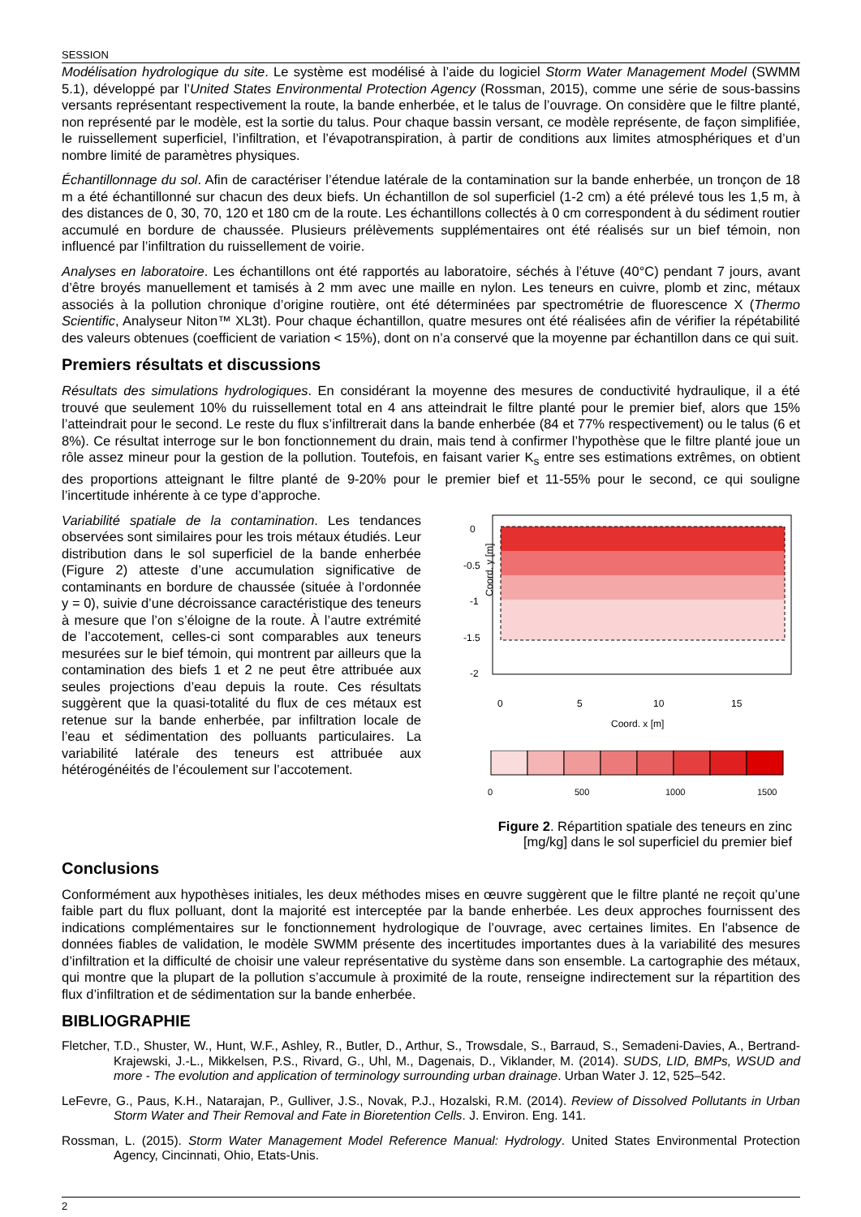SESSION
Modélisation hydrologique du site. Le système est modélisé à l’aide du logiciel Storm Water Management Model (SWMM 5.1), développé par l’United States Environmental Protection Agency (Rossman, 2015), comme une série de sous-bassins versants représentant respectivement la route, la bande enherbée, et le talus de l’ouvrage. On considère que le filtre planté, non représenté par le modèle, est la sortie du talus. Pour chaque bassin versant, ce modèle représente, de façon simplifiée, le ruissellement superficiel, l’infiltration, et l’évapotranspiration, à partir de conditions aux limites atmosphériques et d’un nombre limité de paramètres physiques.
Échantillonnage du sol. Afin de caractériser l’étendue latérale de la contamination sur la bande enherbée, un tronçon de 18 m a été échantillonné sur chacun des deux biefs. Un échantillon de sol superficiel (1-2 cm) a été prélevé tous les 1,5 m, à des distances de 0, 30, 70, 120 et 180 cm de la route. Les échantillons collectés à 0 cm correspondent à du sédiment routier accumulé en bordure de chaussée. Plusieurs prélèvements supplémentaires ont été réalisés sur un bief témoin, non influencé par l’infiltration du ruissellement de voirie.
Analyses en laboratoire. Les échantillons ont été rapportés au laboratoire, séchés à l’étuve (40°C) pendant 7 jours, avant d’être broyés manuellement et tamisés à 2 mm avec une maille en nylon. Les teneurs en cuivre, plomb et zinc, métaux associés à la pollution chronique d’origine routière, ont été déterminées par spectrométrie de fluorescence X (Thermo Scientific, Analyseur Niton™ XL3t). Pour chaque échantillon, quatre mesures ont été réalisées afin de vérifier la répétabilité des valeurs obtenues (coefficient de variation < 15%), dont on n’a conservé que la moyenne par échantillon dans ce qui suit.
Premiers résultats et discussions
Résultats des simulations hydrologiques. En considérant la moyenne des mesures de conductivité hydraulique, il a été trouvé que seulement 10% du ruissellement total en 4 ans atteindrait le filtre planté pour le premier bief, alors que 15% l’atteindrait pour le second. Le reste du flux s’infiltrerait dans la bande enherbée (84 et 77% respectivement) ou le talus (6 et 8%). Ce résultat interroge sur le bon fonctionnement du drain, mais tend à confirmer l’hypothèse que le filtre planté joue un rôle assez mineur pour la gestion de la pollution. Toutefois, en faisant varier K<sub>s</sub> entre ses estimations extrêmes, on obtient des proportions atteignant le filtre planté de 9-20% pour le premier bief et 11-55% pour le second, ce qui souligne l’incertitude inhérente à ce type d’approche.
Variabilité spatiale de la contamination. Les tendances observées sont similaires pour les trois métaux étudiés. Leur distribution dans le sol superficiel de la bande enherbée (Figure 2) atteste d’une accumulation significative de contaminants en bordure de chaussée (située à l’ordonnée y = 0), suivie d’une décroissance caractéristique des teneurs à mesure que l’on s’éloigne de la route. À l’autre extrémité de l’accotement, celles-ci sont comparables aux teneurs mesurées sur le bief témoin, qui montrent par ailleurs que la contamination des biefs 1 et 2 ne peut être attribuée aux seules projections d’eau depuis la route. Ces résultats suggèrent que la quasi-totalité du flux de ces métaux est retenue sur la bande enherbée, par infiltration locale de l’eau et sédimentation des polluants particulaires. La variabilité latérale des teneurs est attribuée aux hétérogénéités de l’écoulement sur l’accotement.
0
-0.5
-1
-1.5
-2
Coord. y [m]
0
5
10
15
Coord. x [m]
0
500
1000
1500
Figure 2. Répartition spatiale des teneurs en zinc
[mg/kg] dans le sol superficiel du premier bief
Conclusions
Conformément aux hypothèses initiales, les deux méthodes mises en œuvre suggèrent que le filtre planté ne reçoit qu’une faible part du flux polluant, dont la majorité est interceptée par la bande enherbée. Les deux approches fournissent des indications complémentaires sur le fonctionnement hydrologique de l’ouvrage, avec certaines limites. En l'absence de données fiables de validation, le modèle SWMM présente des incertitudes importantes dues à la variabilité des mesures d’infiltration et la difficulté de choisir une valeur représentative du système dans son ensemble. La cartographie des métaux, qui montre que la plupart de la pollution s’accumule à proximité de la route, renseigne indirectement sur la répartition des flux d’infiltration et de sédimentation sur la bande enherbée.
BIBLIOGRAPHIE
Fletcher, T.D., Shuster, W., Hunt, W.F., Ashley, R., Butler, D., Arthur, S., Trowsdale, S., Barraud, S., Semadeni-Davies, A., Bertrand-Krajewski, J.-L., Mikkelsen, P.S., Rivard, G., Uhl, M., Dagenais, D., Viklander, M. (2014). SUDS, LID, BMPs, WSUD and more - The evolution and application of terminology surrounding urban drainage. Urban Water J. 12, 525–542.
LeFevre, G., Paus, K.H., Natarajan, P., Gulliver, J.S., Novak, P.J., Hozalski, R.M. (2014). Review of Dissolved Pollutants in Urban Storm Water and Their Removal and Fate in Bioretention Cells. J. Environ. Eng. 141.
Rossman, L. (2015). Storm Water Management Model Reference Manual: Hydrology. United States Environmental Protection Agency, Cincinnati, Ohio, Etats-Unis.
2